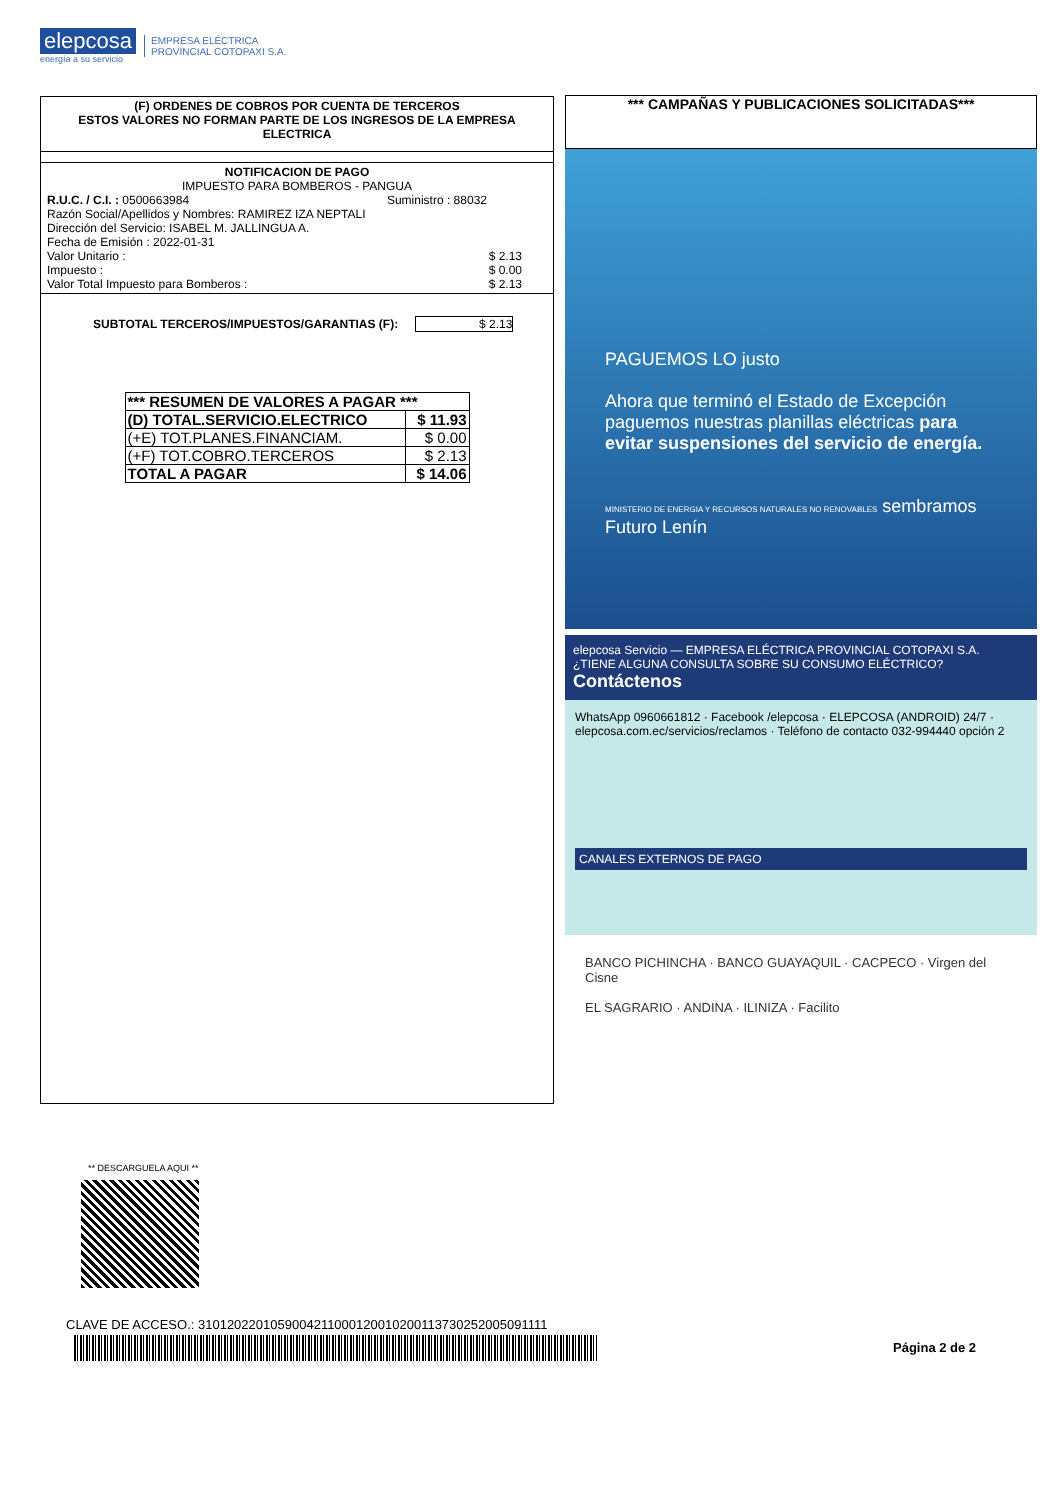elepcosa
energía a su servicio
EMPRESA ELÉCTRICA
PROVINCIAL COTOPAXI S.A.
(F) ORDENES DE COBROS POR CUENTA DE TERCEROS
ESTOS VALORES NO FORMAN PARTE DE LOS INGRESOS DE LA EMPRESA ELECTRICA
NOTIFICACION DE PAGO
IMPUESTO PARA BOMBEROS - PANGUA
R.U.C. / C.I. : 0500663984 Suministro : 88032
Razón Social/Apellidos y Nombres: RAMIREZ IZA NEPTALI
Dirección del Servicio: ISABEL M. JALLINGUA A.
Fecha de Emisión : 2022-01-31
Valor Unitario : $ 2.13
Impuesto : $ 0.00
Valor Total Impuesto para Bomberos : $ 2.13
SUBTOTAL TERCEROS/IMPUESTOS/GARANTIAS (F): $ 2.13
| *** RESUMEN DE VALORES A PAGAR *** | |
| --- | --- |
| (D) TOTAL.SERVICIO.ELECTRICO | $ 11.93 |
| (+E) TOT.PLANES.FINANCIAM. | $ 0.00 |
| (+F) TOT.COBRO.TERCEROS | $ 2.13 |
| TOTAL A PAGAR | $ 14.06 |
*** CAMPAÑAS Y PUBLICACIONES SOLICITADAS***
PAGUEMOS LO justo
Ahora que terminó el Estado de Excepción paguemos nuestras planillas eléctricas para evitar suspensiones del servicio de energía.
MINISTERIO DE ENERGIA Y RECURSOS NATURALES NO RENOVABLES sembramos Futuro Lenín
elepcosa Servicio — EMPRESA ELÉCTRICA PROVINCIAL COTOPAXI S.A.
¿TIENE ALGUNA CONSULTA SOBRE SU CONSUMO ELÉCTRICO? Contáctenos
WhatsApp 0960661812 · Facebook /elepcosa · ELEPCOSA (ANDROID) 24/7 · elepcosa.com.ec/servicios/reclamos · Teléfono de contacto 032-994440 opción 2
CANALES EXTERNOS DE PAGO
BANCO PICHINCHA · BANCO GUAYAQUIL · CACPECO · Virgen del Cisne
EL SAGRARIO · ANDINA · ILINIZA · Facilito
** DESCARGUELA AQUI **
CLAVE DE ACCESO.: 3101202201059004211000120010200113730252005091111
Página 2 de 2